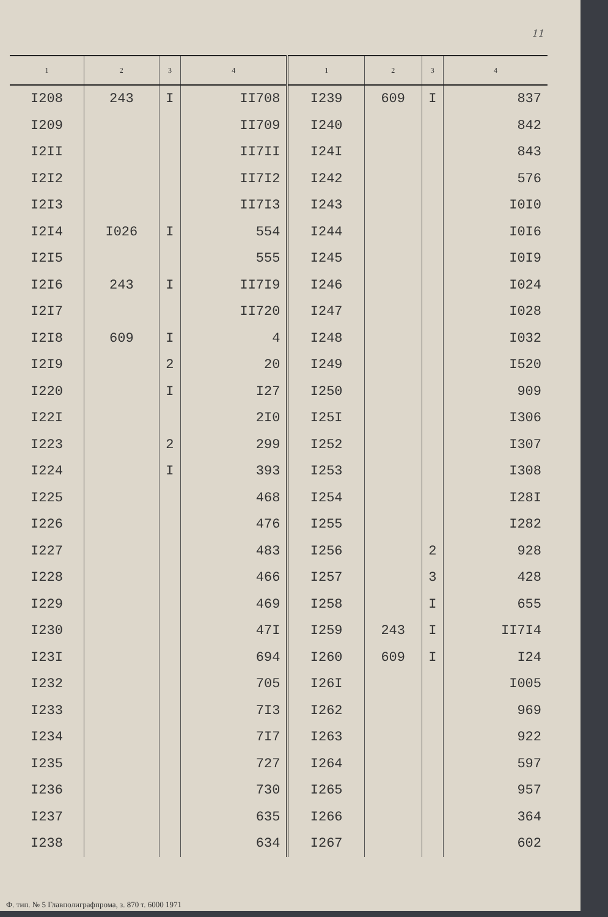11
| 1 | 2 | 3 | 4 | 1 | 2 | 3 | 4 |
| --- | --- | --- | --- | --- | --- | --- | --- |
| I208 | 243 | I | II708 | I239 | 609 | I | 837 |
| I209 | | | II709 | I240 | | | 842 |
| I2II | | | II7II | I24I | | | 843 |
| I2I2 | | | II7I2 | I242 | | | 576 |
| I2I3 | | | II7I3 | I243 | | | I0I0 |
| I2I4 | I026 | I | 554 | I244 | | | I0I6 |
| I2I5 | | | 555 | I245 | | | I0I9 |
| I2I6 | 243 | I | II7I9 | I246 | | | I024 |
| I2I7 | | | II720 | I247 | | | I028 |
| I2I8 | 609 | I | 4 | I248 | | | I032 |
| I2I9 | | 2 | 20 | I249 | | | I520 |
| I220 | | I | I27 | I250 | | | 909 |
| I22I | | | 2I0 | I25I | | | I306 |
| I223 | | 2 | 299 | I252 | | | I307 |
| I224 | | I | 393 | I253 | | | I308 |
| I225 | | | 468 | I254 | | | I28I |
| I226 | | | 476 | I255 | | | I282 |
| I227 | | | 483 | I256 | | 2 | 928 |
| I228 | | | 466 | I257 | | 3 | 428 |
| I229 | | | 469 | I258 | | I | 655 |
| I230 | | | 47I | I259 | 243 | I | II7I4 |
| I23I | | | 694 | I260 | 609 | I | I24 |
| I232 | | | 705 | I26I | | | I005 |
| I233 | | | 7I3 | I262 | | | 969 |
| I234 | | | 7I7 | I263 | | | 922 |
| I235 | | | 727 | I264 | | | 597 |
| I236 | | | 730 | I265 | | | 957 |
| I237 | | | 635 | I266 | | | 364 |
| I238 | | | 634 | I267 | | | 602 |
Ф. тип. № 5 Главполиграфпрома, з. 870 т. 6000 1971